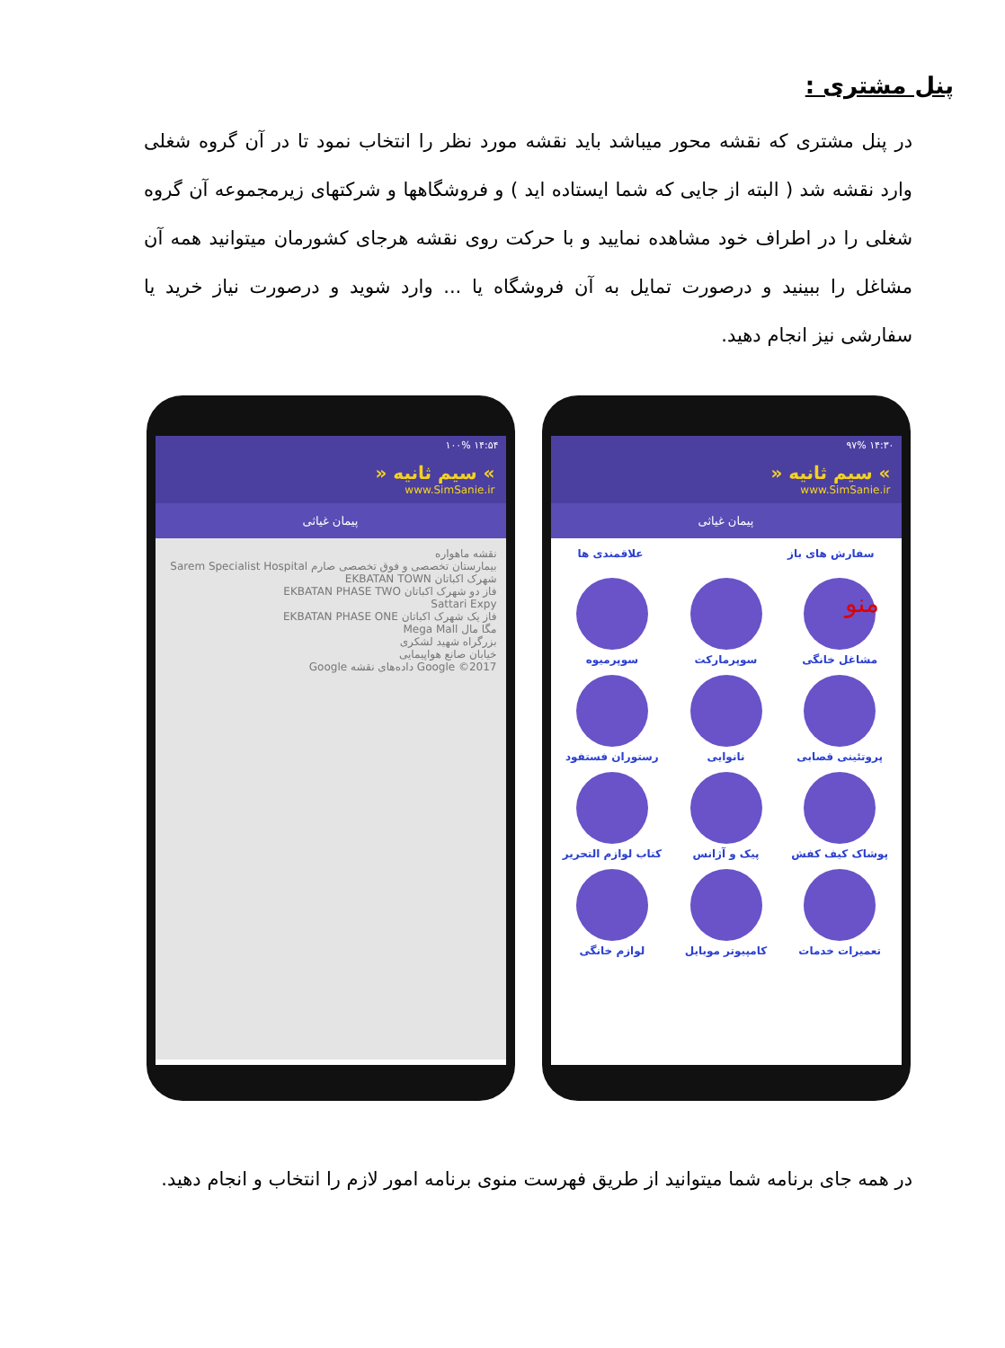پنل مشتری :
در پنل مشتری که نقشه محور میباشد باید نقشه مورد نظر را انتخاب نمود تا در آن گروه شغلی وارد نقشه شد ( البته از جایی که شما ایستاده اید ) و فروشگاهها و شرکتهای زیرمجموعه آن گروه شغلی را در اطراف خود مشاهده نمایید و با حرکت روی نقشه هرجای کشورمان میتوانید همه آن مشاغل را ببینید و درصورت تمایل به آن فروشگاه یا ... وارد شوید و درصورت نیاز خرید یا سفارشی نیز انجام دهید.
۱۴:۵۴ ۱۰۰%
» سیم ثانیه «
www.SimSanie.ir
پیمان غیاثی
نقشه ماهواره
بیمارستان تخصصی و فوق تخصصی صارم Sarem Specialist Hospital
شهرک اکباتان EKBATAN TOWN
فاز دو شهرک اکباتان EKBATAN PHASE TWO
Sattari Expy
فاز یک شهرک اکباتان EKBATAN PHASE ONE
مگا مال Mega Mall
بزرگراه شهید لشکری
خیابان صانع هواپیمایی
Google ©2017 داده‌های نقشه Google
۱۴:۳۰ ۹۷%
» سیم ثانیه «
www.SimSanie.ir
پیمان غیاثی
سفارش های باز علاقمندی ها
مشاغل خانگی
سوپرمارکت
سوپرمیوه
پروتئینی قصابی
نانوایی
رستوران فستفود
پوشاک کیف کفش
پیک و آژانس
کتاب لوازم التحریر
تعمیرات خدمات
کامپیوتر موبایل
لوازم خانگی
منو
در همه جای برنامه شما میتوانید از طریق فهرست منوی برنامه امور لازم را انتخاب و انجام دهید.